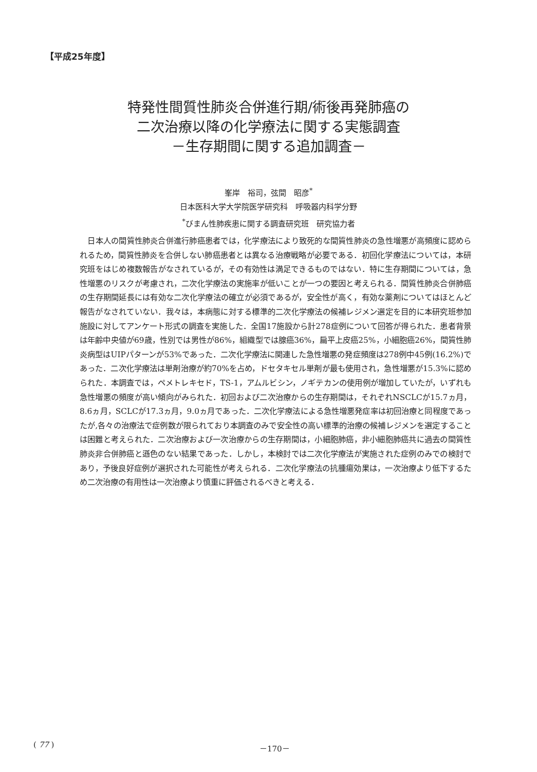【平成25年度】
特発性間質性肺炎合併進行期/術後再発肺癌の
二次治療以降の化学療法に関する実態調査
－生存期間に関する追加調査－
峯岸　裕司，弦間　昭彦<sup>*</sup>
日本医科大学大学院医学研究科　呼吸器内科学分野
<sup>*</sup> びまん性肺疾患に関する調査研究班　研究協力者
日本人の間質性肺炎合併進行肺癌患者では，化学療法により致死的な間質性肺炎の急性増悪が高頻度に認められるため，間質性肺炎を合併しない肺癌患者とは異なる治療戦略が必要である．初回化学療法については，本研究班をはじめ複数報告がなされているが，その有効性は満足できるものではない．特に生存期間については，急性増悪のリスクが考慮され，二次化学療法の実施率が低いことが一つの要因と考えられる．間質性肺炎合併肺癌の生存期間延長には有効な二次化学療法の確立が必須であるが，安全性が高く，有効な薬剤についてはほとんど報告がなされていない．我々は，本病態に対する標準的二次化学療法の候補レジメン選定を目的に本研究班参加施設に対してアンケート形式の調査を実施した．全国17施設から計278症例について回答が得られた．患者背景は年齢中央値が69歳，性別では男性が86%，組織型では腺癌36%，扁平上皮癌25%，小細胞癌26%，間質性肺炎病型はUIPパターンが53%であった．二次化学療法に関連した急性増悪の発症頻度は278例中45例(16.2%)であった．二次化学療法は単剤治療が約70%を占め，ドセタキセル単剤が最も使用され，急性増悪が15.3%に認められた．本調査では，ペメトレキセド，TS-1，アムルビシン，ノギテカンの使用例が増加していたが，いずれも急性増悪の頻度が高い傾向がみられた．初回および二次治療からの生存期間は，それぞれNSCLCが15.7ヵ月，8.6ヵ月，SCLCが17.3ヵ月，9.0ヵ月であった．二次化学療法による急性増悪発症率は初回治療と同程度であったが,各々の治療法で症例数が限られており本調査のみで安全性の高い標準的治療の候補レジメンを選定することは困難と考えられた．二次治療および一次治療からの生存期間は，小細胞肺癌，非小細胞肺癌共に過去の間質性肺炎非合併肺癌と遜色のない結果であった．しかし，本検討では二次化学療法が実施された症例のみでの検討であり，予後良好症例が選択された可能性が考えられる．二次化学療法の抗腫瘍効果は，一次治療より低下するため二次治療の有用性は一次治療より慎重に評価されるべきと考える．
( 77 ) －170－